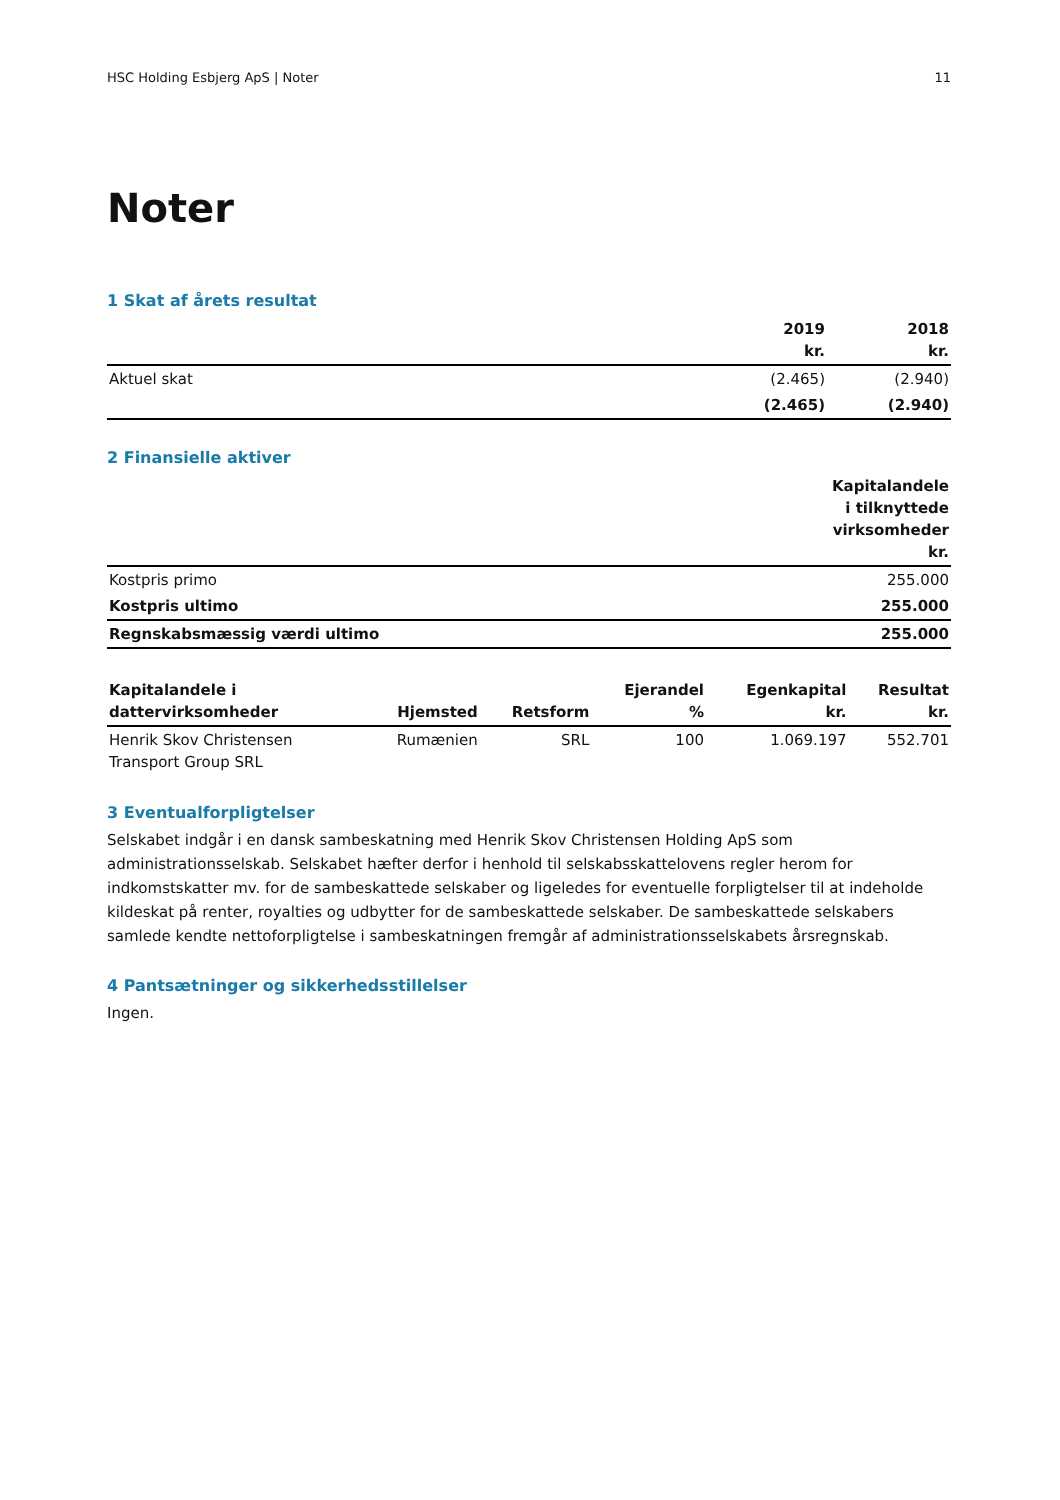HSC Holding Esbjerg ApS | Noter 11
Noter
1 Skat af årets resultat
| | 2019 kr. | 2018 kr. |
| --- | --- | --- |
| Aktuel skat | (2.465) | (2.940) |
| | (2.465) | (2.940) |
2 Finansielle aktiver
| | Kapitalandele i tilknyttede virksomheder kr. |
| --- | --- |
| Kostpris primo | 255.000 |
| Kostpris ultimo | 255.000 |
| Regnskabsmæssig værdi ultimo | 255.000 |
| Kapitalandele i dattervirksomheder | Hjemsted | Retsform | Ejerandel % | Egenkapital kr. | Resultat kr. |
| --- | --- | --- | --- | --- | --- |
| Henrik Skov Christensen Transport Group SRL | Rumænien | SRL | 100 | 1.069.197 | 552.701 |
3 Eventualforpligtelser
Selskabet indgår i en dansk sambeskatning med Henrik Skov Christensen Holding ApS som administrationsselskab. Selskabet hæfter derfor i henhold til selskabsskattelovens regler herom for indkomstskatter mv. for de sambeskattede selskaber og ligeledes for eventuelle forpligtelser til at indeholde kildeskat på renter, royalties og udbytter for de sambeskattede selskaber. De sambeskattede selskabers samlede kendte nettoforpligtelse i sambeskatningen fremgår af administrationsselskabets årsregnskab.
4 Pantsætninger og sikkerhedsstillelser
Ingen.